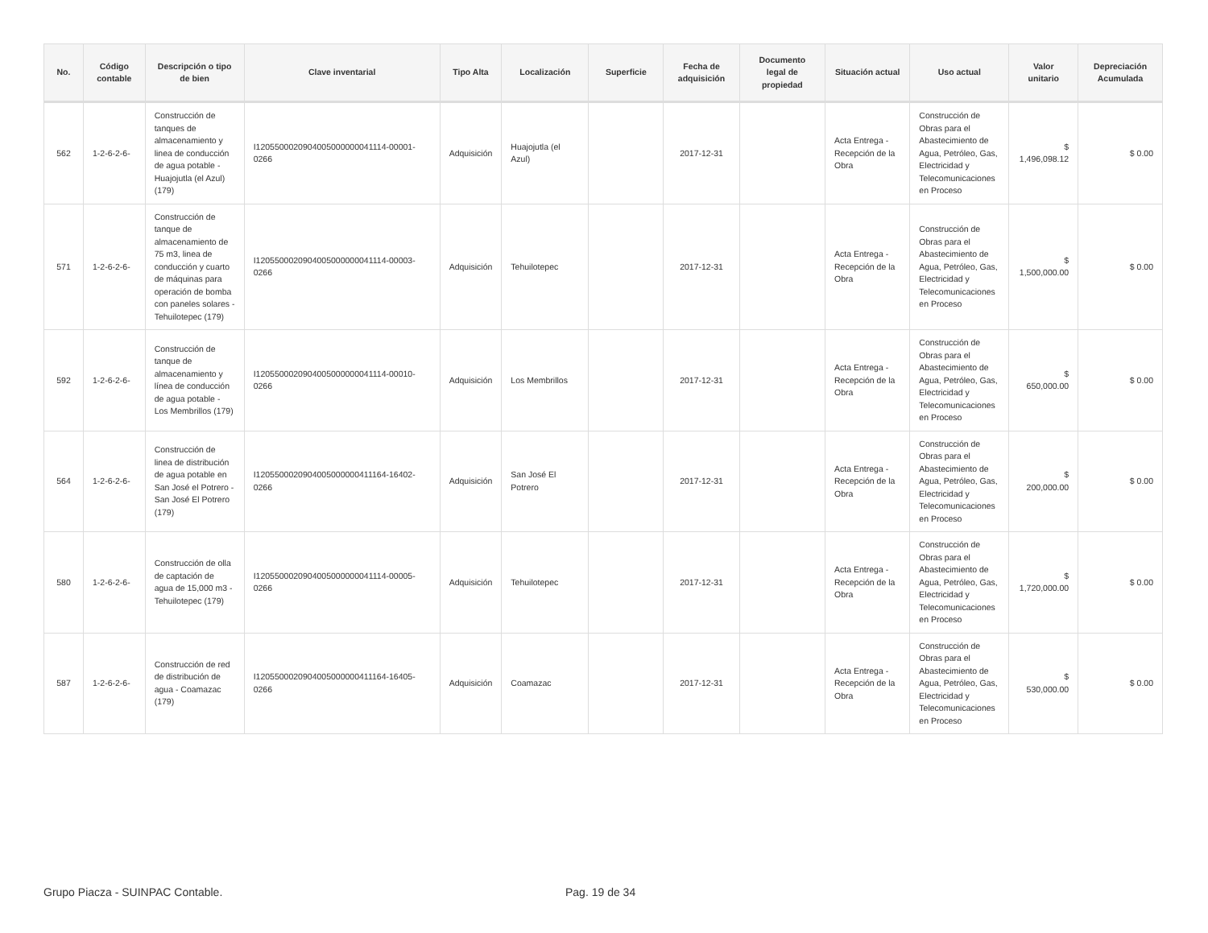| No. | Código contable | Descripción o tipo de bien | Clave inventarial | Tipo Alta | Localización | Superficie | Fecha de adquisición | Documento legal de propiedad | Situación actual | Uso actual | Valor unitario | Depreciación Acumulada |
| --- | --- | --- | --- | --- | --- | --- | --- | --- | --- | --- | --- | --- |
| 562 | 1-2-6-2-6- | Construcción de tanques de almacenamiento y linea de conducción de agua potable - Huajojutla (el Azul) (179) | I1205500020904005000000041114-00001-0266 | Adquisición | Huajojutla (el Azul) | | 2017-12-31 | | Acta Entrega - Recepción de la Obra | Construcción de Obras para el Abastecimiento de Agua, Petróleo, Gas, Electricidad y Telecomunicaciones en Proceso | $ 1,496,098.12 | $ 0.00 |
| 571 | 1-2-6-2-6- | Construcción de tanque de almacenamiento de 75 m3, linea de conducción y cuarto de máquinas para operación de bomba con paneles solares - Tehuilotepec (179) | I1205500020904005000000041114-00003-0266 | Adquisición | Tehuilotepec | | 2017-12-31 | | Acta Entrega - Recepción de la Obra | Construcción de Obras para el Abastecimiento de Agua, Petróleo, Gas, Electricidad y Telecomunicaciones en Proceso | $ 1,500,000.00 | $ 0.00 |
| 592 | 1-2-6-2-6- | Construcción de tanque de almacenamiento y línea de conducción de agua potable - Los Membrillos (179) | I1205500020904005000000041114-00010-0266 | Adquisición | Los Membrillos | | 2017-12-31 | | Acta Entrega - Recepción de la Obra | Construcción de Obras para el Abastecimiento de Agua, Petróleo, Gas, Electricidad y Telecomunicaciones en Proceso | $ 650,000.00 | $ 0.00 |
| 564 | 1-2-6-2-6- | Construcción de linea de distribución de agua potable en San José el Potrero - San José El Potrero (179) | I1205500020904005000000411164-16402-0266 | Adquisición | San José El Potrero | | 2017-12-31 | | Acta Entrega - Recepción de la Obra | Construcción de Obras para el Abastecimiento de Agua, Petróleo, Gas, Electricidad y Telecomunicaciones en Proceso | $ 200,000.00 | $ 0.00 |
| 580 | 1-2-6-2-6- | Construcción de olla de captación de agua de 15,000 m3 - Tehuilotepec (179) | I1205500020904005000000041114-00005-0266 | Adquisición | Tehuilotepec | | 2017-12-31 | | Acta Entrega - Recepción de la Obra | Construcción de Obras para el Abastecimiento de Agua, Petróleo, Gas, Electricidad y Telecomunicaciones en Proceso | $ 1,720,000.00 | $ 0.00 |
| 587 | 1-2-6-2-6- | Construcción de red de distribución de agua - Coamazac (179) | I1205500020904005000000411164-16405-0266 | Adquisición | Coamazac | | 2017-12-31 | | Acta Entrega - Recepción de la Obra | Construcción de Obras para el Abastecimiento de Agua, Petróleo, Gas, Electricidad y Telecomunicaciones en Proceso | $ 530,000.00 | $ 0.00 |
Grupo Piacza - SUINPAC Contable. Pag. 19 de 34